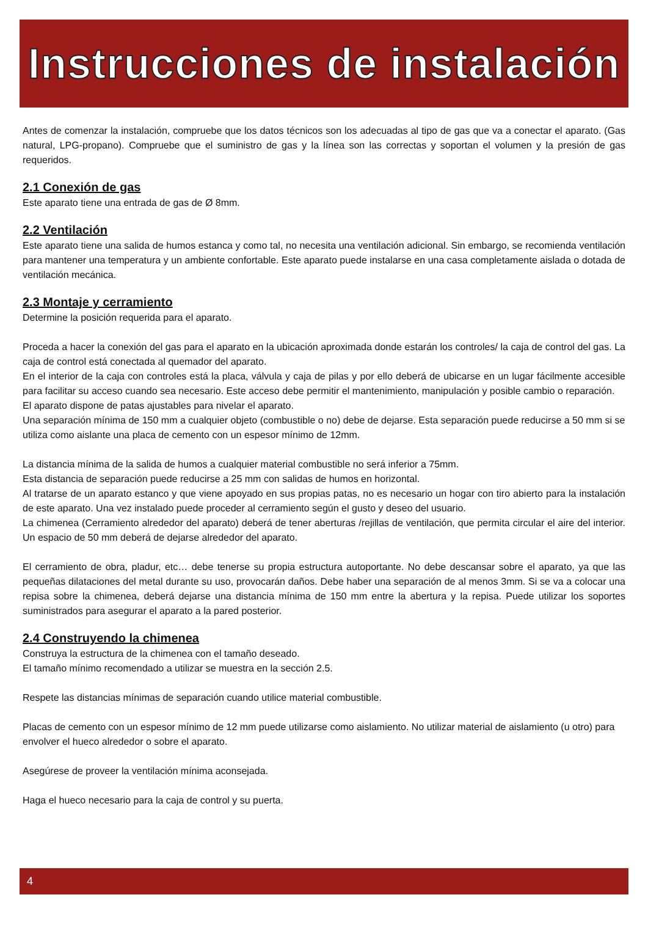Instrucciones de instalación
Antes de comenzar la instalación, compruebe que los datos técnicos son los adecuadas al tipo de gas que va a conectar el aparato. (Gas natural, LPG-propano). Compruebe que el suministro de gas y la línea son las correctas y soportan el volumen y la presión de gas requeridos.
2.1 Conexión de gas
Este aparato tiene una entrada de gas de Ø 8mm.
2.2 Ventilación
Este aparato tiene una salida de humos estanca y como tal, no necesita una ventilación adicional. Sin embargo, se recomienda ventilación para mantener una temperatura y un ambiente confortable. Este aparato puede instalarse en una casa completamente aislada o dotada de ventilación mecánica.
2.3 Montaje y cerramiento
Determine la posición requerida para el aparato.
Proceda a hacer la conexión del gas para el aparato en la ubicación aproximada donde estarán los controles/ la caja de control del gas. La caja de control está conectada al quemador del aparato.
En el interior de la caja con controles está la placa, válvula y caja de pilas y por ello deberá de ubicarse en un lugar fácilmente accesible para facilitar su acceso cuando sea necesario. Este acceso debe permitir el mantenimiento, manipulación y posible cambio o reparación.
El aparato dispone de patas ajustables para nivelar el aparato.
Una separación mínima de 150 mm a cualquier objeto (combustible o no) debe de dejarse. Esta separación puede reducirse a 50 mm si se utiliza como aislante una placa de cemento con un espesor mínimo de 12mm.
La distancia mínima de la salida de humos a cualquier material combustible no será inferior a 75mm.
Esta distancia de separación puede reducirse a 25 mm con salidas de humos en horizontal.
Al tratarse de un aparato estanco y que viene apoyado en sus propias patas, no es necesario un hogar con tiro abierto para la instalación de este aparato. Una vez instalado puede proceder al cerramiento según el gusto y deseo del usuario.
La chimenea (Cerramiento alrededor del aparato) deberá de tener aberturas /rejillas de ventilación, que permita circular el aire del interior. Un espacio de 50 mm deberá de dejarse alrededor del aparato.
El cerramiento de obra, pladur, etc… debe tenerse su propia estructura autoportante. No debe descansar sobre el aparato, ya que las pequeñas dilataciones del metal durante su uso, provocarán daños. Debe haber una separación de al menos 3mm. Si se va a colocar una repisa sobre la chimenea, deberá dejarse una distancia mínima de 150 mm entre la abertura y la repisa. Puede utilizar los soportes suministrados para asegurar el aparato a la pared posterior.
2.4 Construyendo la chimenea
Construya la estructura de la chimenea con el tamaño deseado.
El tamaño mínimo recomendado a utilizar se muestra en la sección 2.5.
Respete las distancias mínimas de separación cuando utilice material combustible.
Placas de cemento con un espesor mínimo de 12 mm puede utilizarse como aislamiento. No utilizar material de aislamiento (u otro) para envolver el hueco alrededor o sobre el aparato.
Asegúrese de proveer la ventilación mínima aconsejada.
Haga el hueco necesario para la caja de control y su puerta.
4